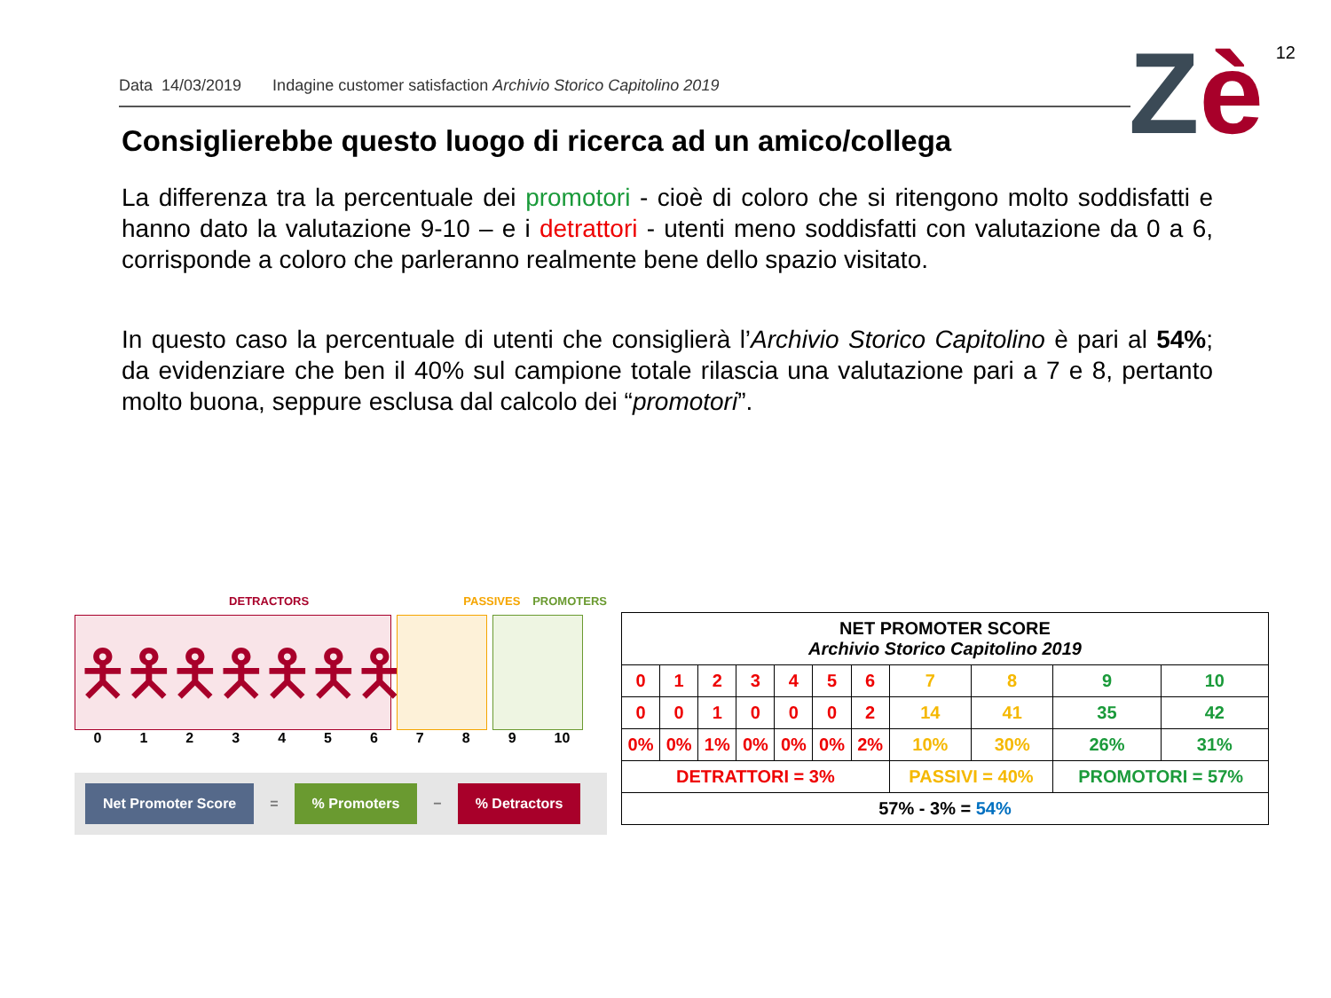Data 14/03/2019 Indagine customer satisfaction Archivio Storico Capitolino 2019 Zè 12
Consiglierebbe questo luogo di ricerca ad un amico/collega
La differenza tra la percentuale dei promotori - cioè di coloro che si ritengono molto soddisfatti e hanno dato la valutazione 9-10 – e i detrattori - utenti meno soddisfatti con valutazione da 0 a 6, corrisponde a coloro che parleranno realmente bene dello spazio visitato.
In questo caso la percentuale di utenti che consiglierà l’Archivio Storico Capitolino è pari al 54%; da evidenziare che ben il 40% sul campione totale rilascia una valutazione pari a 7 e 8, pertanto molto buona, seppure esclusa dal calcolo dei “promotori”.
DETRACTORS PASSIVES PROMOTERS
🯅🯅🯅🯅🯅🯅🯅
0123456789 10
Net Promoter Score =% Promoters −% Detractors
| NET PROMOTER SCORE Archivio Storico Capitolino 2019 | | | | | | | | | | |
| 0 | 1 | 2 | 3 | 4 | 5 | 6 | 7 | 8 | 9 | 10 |
| 0 | 0 | 1 | 0 | 0 | 0 | 2 | 14 | 41 | 35 | 42 |
| 0% | 0% | 1% | 0% | 0% | 0% | 2% | 10% | 30% | 26% | 31% |
| DETRATTORI = 3% | | | | | | | PASSIVI = 40% | | PROMOTORI = 57% | |
| 57% - 3% = 54% | | | | | | | | | | |